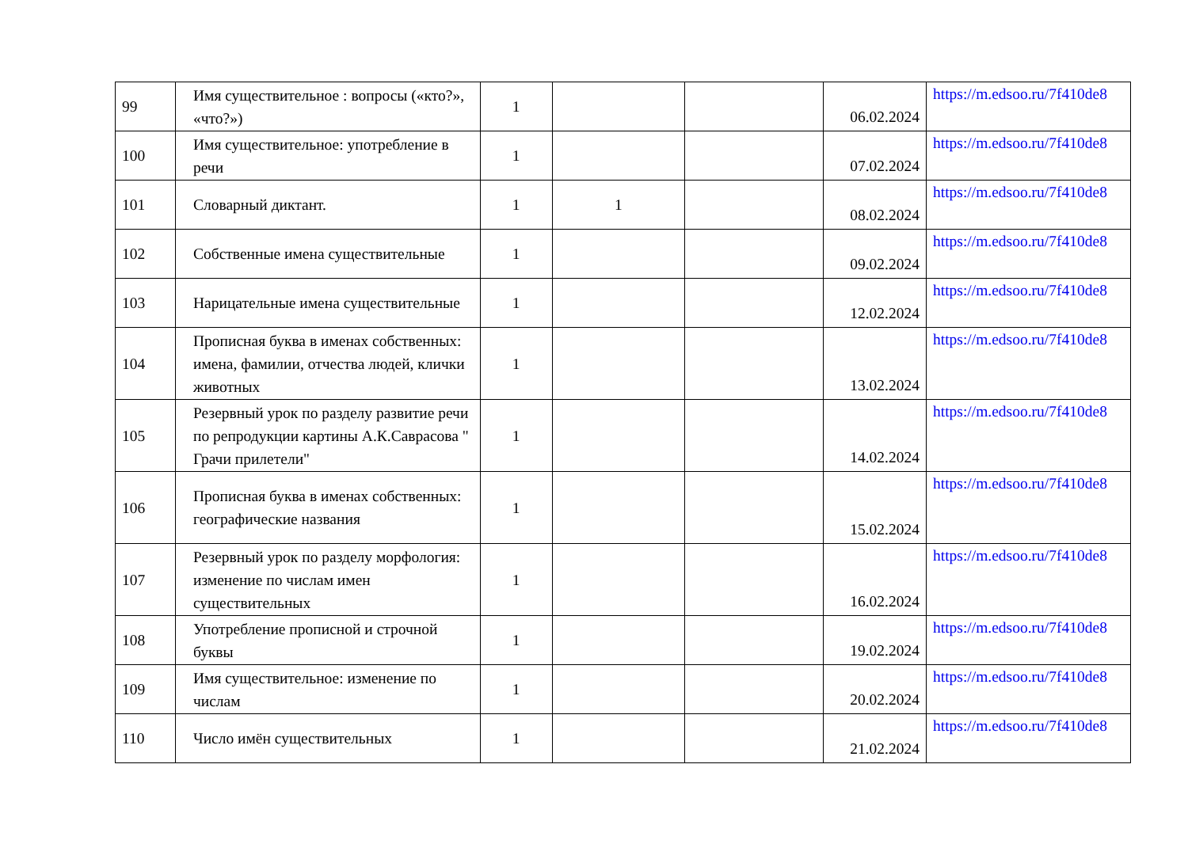| 99 | Имя существительное : вопросы («кто?», «что?») | 1 | | | 06.02.2024 | https://m.edsoo.ru/7f410de8 |
| 100 | Имя существительное: употребление в речи | 1 | | | 07.02.2024 | https://m.edsoo.ru/7f410de8 |
| 101 | Словарный диктант. | 1 | 1 | | 08.02.2024 | https://m.edsoo.ru/7f410de8 |
| 102 | Собственные имена существительные | 1 | | | 09.02.2024 | https://m.edsoo.ru/7f410de8 |
| 103 | Нарицательные имена существительные | 1 | | | 12.02.2024 | https://m.edsoo.ru/7f410de8 |
| 104 | Прописная буква в именах собственных: имена, фамилии, отчества людей, клички животных | 1 | | | 13.02.2024 | https://m.edsoo.ru/7f410de8 |
| 105 | Резервный урок по разделу развитие речи по репродукции картины А.К.Саврасова " Грачи прилетели" | 1 | | | 14.02.2024 | https://m.edsoo.ru/7f410de8 |
| 106 | Прописная буква в именах собственных: географические названия | 1 | | | 15.02.2024 | https://m.edsoo.ru/7f410de8 |
| 107 | Резервный урок по разделу морфология: изменение по числам имен существительных | 1 | | | 16.02.2024 | https://m.edsoo.ru/7f410de8 |
| 108 | Употребление прописной и строчной буквы | 1 | | | 19.02.2024 | https://m.edsoo.ru/7f410de8 |
| 109 | Имя существительное: изменение по числам | 1 | | | 20.02.2024 | https://m.edsoo.ru/7f410de8 |
| 110 | Число имён существительных | 1 | | | 21.02.2024 | https://m.edsoo.ru/7f410de8 |